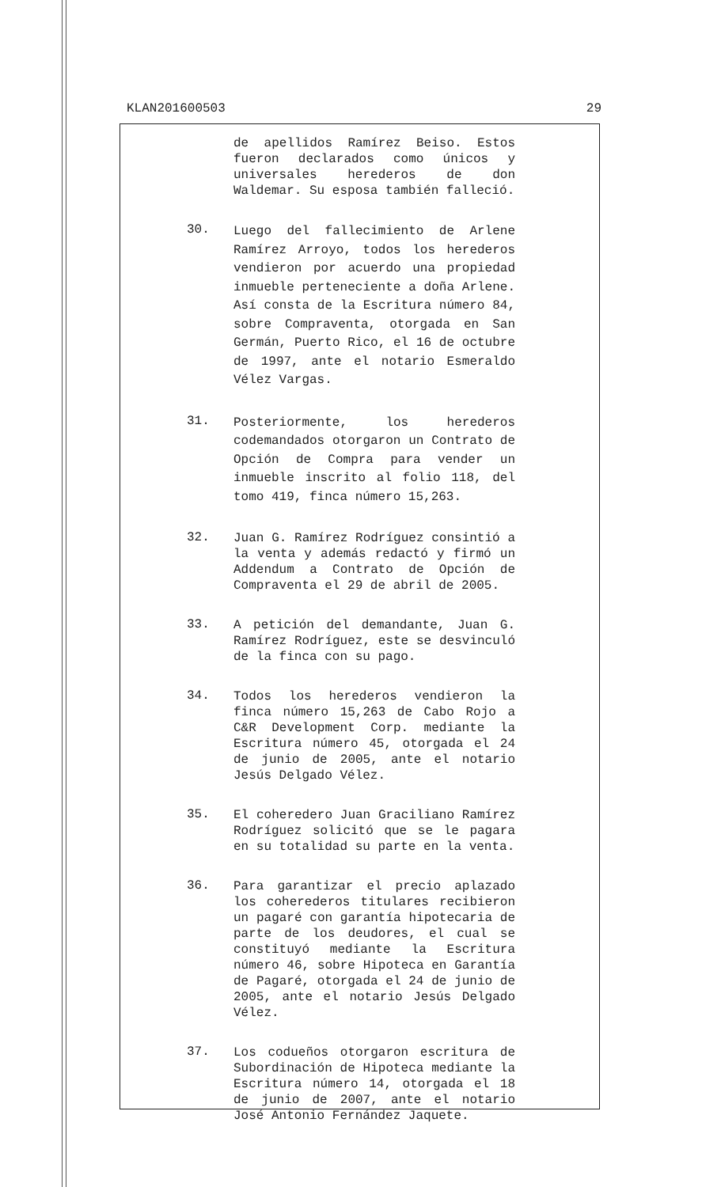KLAN201600503 29
de apellidos Ramírez Beiso. Estos fueron declarados como únicos y universales herederos de don Waldemar. Su esposa también falleció.
30.
Luego del fallecimiento de Arlene Ramírez Arroyo, todos los herederos vendieron por acuerdo una propiedad inmueble perteneciente a doña Arlene. Así consta de la Escritura número 84, sobre Compraventa, otorgada en San Germán, Puerto Rico, el 16 de octubre de 1997, ante el notario Esmeraldo Vélez Vargas.
31.
Posteriormente, los herederos codemandados otorgaron un Contrato de Opción de Compra para vender un inmueble inscrito al folio 118, del tomo 419, finca número 15,263.
32.
Juan G. Ramírez Rodríguez consintió a la venta y además redactó y firmó un Addendum a Contrato de Opción de Compraventa el 29 de abril de 2005.
33.
A petición del demandante, Juan G. Ramírez Rodríguez, este se desvinculó de la finca con su pago.
34.
Todos los herederos vendieron la finca número 15,263 de Cabo Rojo a C&R Development Corp. mediante la Escritura número 45, otorgada el 24 de junio de 2005, ante el notario Jesús Delgado Vélez.
35.
El coheredero Juan Graciliano Ramírez Rodríguez solicitó que se le pagara en su totalidad su parte en la venta.
36.
Para garantizar el precio aplazado los coherederos titulares recibieron un pagaré con garantía hipotecaria de parte de los deudores, el cual se constituyó mediante la Escritura número 46, sobre Hipoteca en Garantía de Pagaré, otorgada el 24 de junio de 2005, ante el notario Jesús Delgado Vélez.
37.
Los codueños otorgaron escritura de Subordinación de Hipoteca mediante la Escritura número 14, otorgada el 18 de junio de 2007, ante el notario José Antonio Fernández Jaquete.